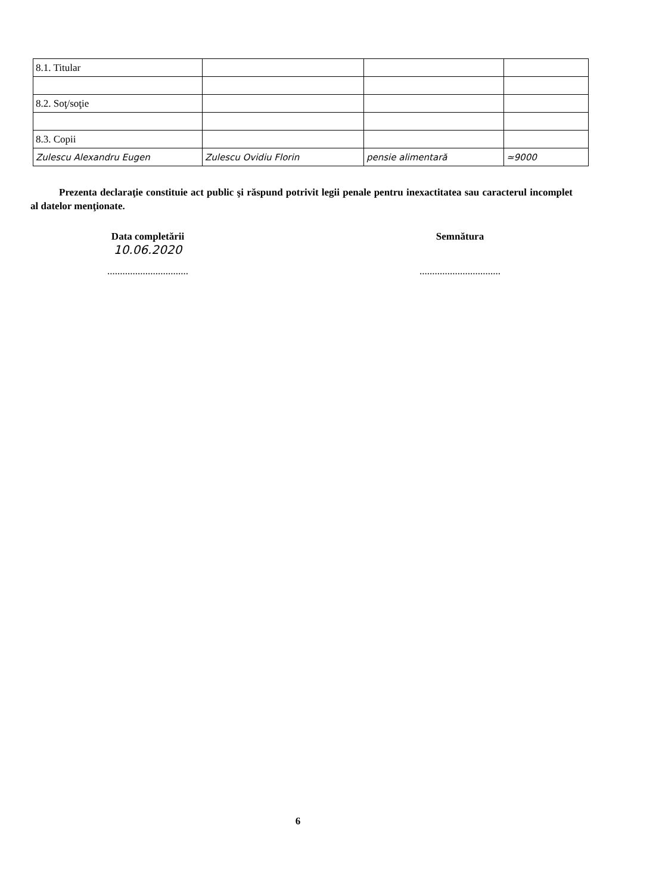| 8.1. Titular | | | |
| 8.2. Soţ/soţie | | | |
| 8.3. Copii | | | |
| Zulescu Alexandru Eugen | Zulescu Ovidiu Florin | pensie alimentară | ≃9000 |
Prezenta declaraţie constituie act public şi răspund potrivit legii penale pentru inexactitatea sau caracterul incomplet al datelor menţionate.
Data completării
10.06.2020
................................
Semnătura
................................
6